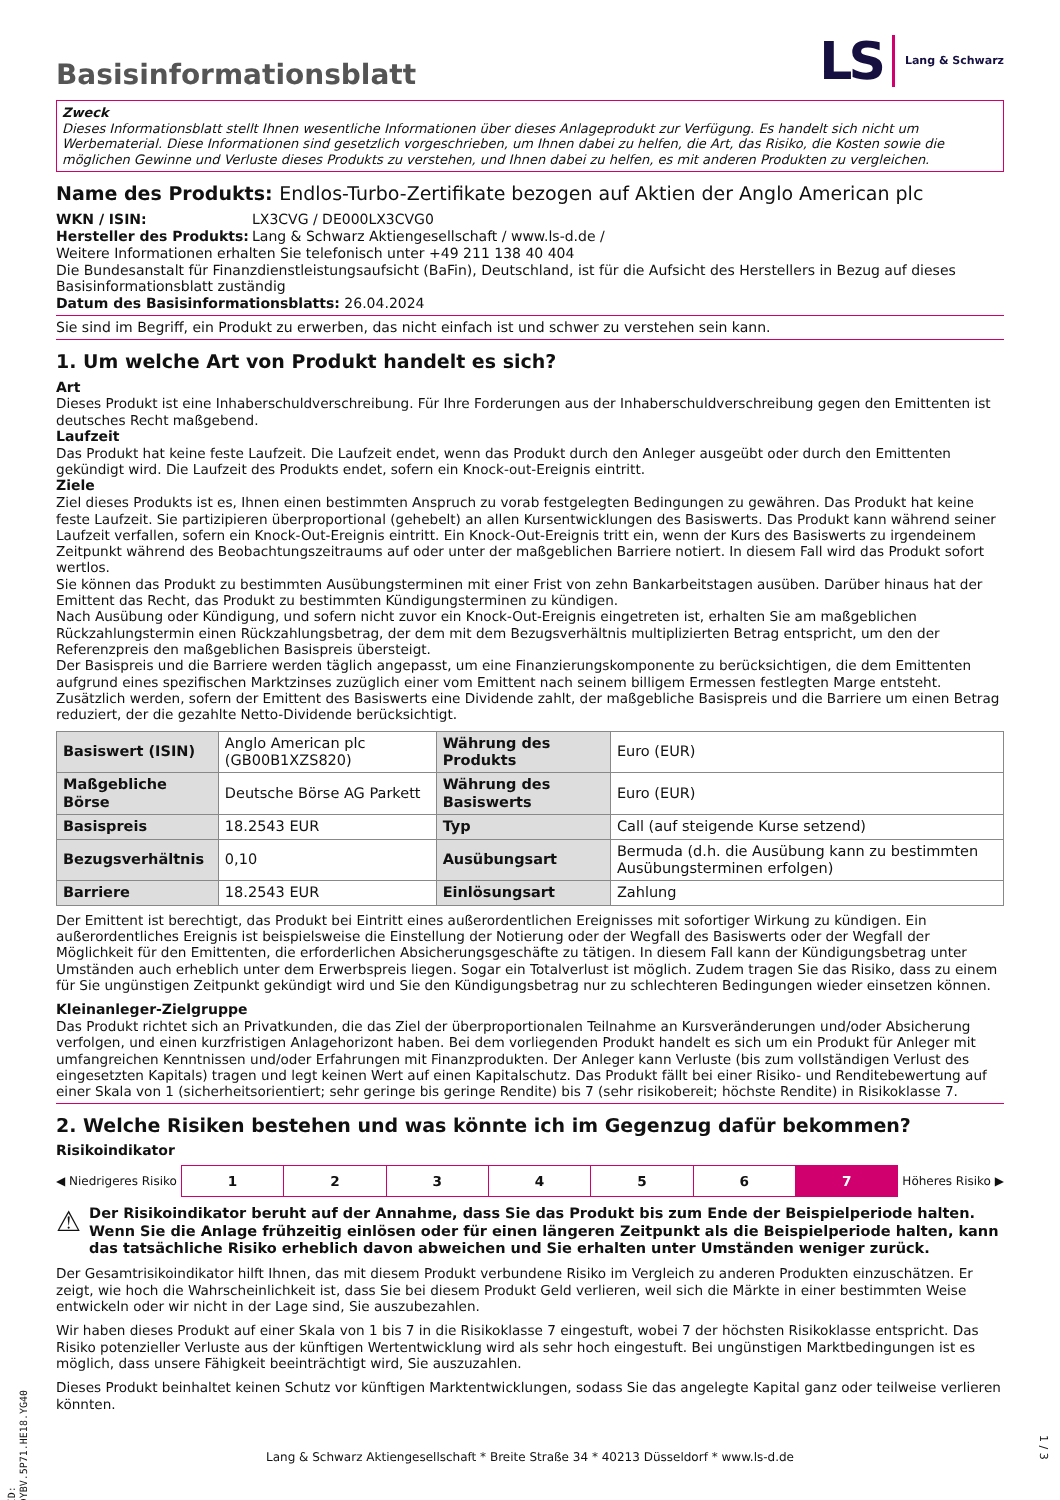Basisinformationsblatt
LS Lang & Schwarz
Zweck
Dieses Informationsblatt stellt Ihnen wesentliche Informationen über dieses Anlageprodukt zur Verfügung. Es handelt sich nicht um Werbematerial. Diese Informationen sind gesetzlich vorgeschrieben, um Ihnen dabei zu helfen, die Art, das Risiko, die Kosten sowie die möglichen Gewinne und Verluste dieses Produkts zu verstehen, und Ihnen dabei zu helfen, es mit anderen Produkten zu vergleichen.
Name des Produkts: Endlos-Turbo-Zertifikate bezogen auf Aktien der Anglo American plc
| WKN / ISIN: | LX3CVG / DE000LX3CVG0 |
| Hersteller des Produkts: | Lang & Schwarz Aktiengesellschaft / www.ls-d.de / |
Weitere Informationen erhalten Sie telefonisch unter +49 211 138 40 404
Die Bundesanstalt für Finanzdienstleistungsaufsicht (BaFin), Deutschland, ist für die Aufsicht des Herstellers in Bezug auf dieses Basisinformationsblatt zuständig
Datum des Basisinformationsblatts: 26.04.2024
Sie sind im Begriff, ein Produkt zu erwerben, das nicht einfach ist und schwer zu verstehen sein kann.
1. Um welche Art von Produkt handelt es sich?
Art
Dieses Produkt ist eine Inhaberschuldverschreibung. Für Ihre Forderungen aus der Inhaberschuldverschreibung gegen den Emittenten ist deutsches Recht maßgebend.
Laufzeit
Das Produkt hat keine feste Laufzeit. Die Laufzeit endet, wenn das Produkt durch den Anleger ausgeübt oder durch den Emittenten gekündigt wird. Die Laufzeit des Produkts endet, sofern ein Knock-out-Ereignis eintritt.
Ziele
Ziel dieses Produkts ist es, Ihnen einen bestimmten Anspruch zu vorab festgelegten Bedingungen zu gewähren. Das Produkt hat keine feste Laufzeit. Sie partizipieren überproportional (gehebelt) an allen Kursentwicklungen des Basiswerts. Das Produkt kann während seiner Laufzeit verfallen, sofern ein Knock-Out-Ereignis eintritt. Ein Knock-Out-Ereignis tritt ein, wenn der Kurs des Basiswerts zu irgendeinem Zeitpunkt während des Beobachtungszeitraums auf oder unter der maßgeblichen Barriere notiert. In diesem Fall wird das Produkt sofort wertlos.
Sie können das Produkt zu bestimmten Ausübungsterminen mit einer Frist von zehn Bankarbeitstagen ausüben. Darüber hinaus hat der Emittent das Recht, das Produkt zu bestimmten Kündigungsterminen zu kündigen.
Nach Ausübung oder Kündigung, und sofern nicht zuvor ein Knock-Out-Ereignis eingetreten ist, erhalten Sie am maßgeblichen Rückzahlungstermin einen Rückzahlungsbetrag, der dem mit dem Bezugsverhältnis multiplizierten Betrag entspricht, um den der Referenzpreis den maßgeblichen Basispreis übersteigt.
Der Basispreis und die Barriere werden täglich angepasst, um eine Finanzierungskomponente zu berücksichtigen, die dem Emittenten aufgrund eines spezifischen Marktzinses zuzüglich einer vom Emittent nach seinem billigem Ermessen festlegten Marge entsteht. Zusätzlich werden, sofern der Emittent des Basiswerts eine Dividende zahlt, der maßgebliche Basispreis und die Barriere um einen Betrag reduziert, der die gezahlte Netto-Dividende berücksichtigt.
| Basiswert (ISIN) | Anglo American plc (GB00B1XZS820) | Währung des Produkts | Euro (EUR) |
| Maßgebliche Börse | Deutsche Börse AG Parkett | Währung des Basiswerts | Euro (EUR) |
| Basispreis | 18.2543 EUR | Typ | Call (auf steigende Kurse setzend) |
| Bezugsverhältnis | 0,10 | Ausübungsart | Bermuda (d.h. die Ausübung kann zu bestimmten Ausübungsterminen erfolgen) |
| Barriere | 18.2543 EUR | Einlösungsart | Zahlung |
Der Emittent ist berechtigt, das Produkt bei Eintritt eines außerordentlichen Ereignisses mit sofortiger Wirkung zu kündigen. Ein außerordentliches Ereignis ist beispielsweise die Einstellung der Notierung oder der Wegfall des Basiswerts oder der Wegfall der Möglichkeit für den Emittenten, die erforderlichen Absicherungsgeschäfte zu tätigen. In diesem Fall kann der Kündigungsbetrag unter Umständen auch erheblich unter dem Erwerbspreis liegen. Sogar ein Totalverlust ist möglich. Zudem tragen Sie das Risiko, dass zu einem für Sie ungünstigen Zeitpunkt gekündigt wird und Sie den Kündigungsbetrag nur zu schlechteren Bedingungen wieder einsetzen können.
Kleinanleger-Zielgruppe
Das Produkt richtet sich an Privatkunden, die das Ziel der überproportionalen Teilnahme an Kursveränderungen und/oder Absicherung verfolgen, und einen kurzfristigen Anlagehorizont haben. Bei dem vorliegenden Produkt handelt es sich um ein Produkt für Anleger mit umfangreichen Kenntnissen und/oder Erfahrungen mit Finanzprodukten. Der Anleger kann Verluste (bis zum vollständigen Verlust des eingesetzten Kapitals) tragen und legt keinen Wert auf einen Kapitalschutz. Das Produkt fällt bei einer Risiko- und Renditebewertung auf einer Skala von 1 (sicherheitsorientiert; sehr geringe bis geringe Rendite) bis 7 (sehr risikobereit; höchste Rendite) in Risikoklasse 7.
2. Welche Risiken bestehen und was könnte ich im Gegenzug dafür bekommen?
Risikoindikator
◀ Niedrigeres Risiko
| 1 | 2 | 3 | 4 | 5 | 6 | 7 |
Höheres Risiko ▶
⚠
Der Risikoindikator beruht auf der Annahme, dass Sie das Produkt bis zum Ende der Beispielperiode halten. Wenn Sie die Anlage frühzeitig einlösen oder für einen längeren Zeitpunkt als die Beispielperiode halten, kann das tatsächliche Risiko erheblich davon abweichen und Sie erhalten unter Umständen weniger zurück.
Der Gesamtrisikoindikator hilft Ihnen, das mit diesem Produkt verbundene Risiko im Vergleich zu anderen Produkten einzuschätzen. Er zeigt, wie hoch die Wahrscheinlichkeit ist, dass Sie bei diesem Produkt Geld verlieren, weil sich die Märkte in einer bestimmten Weise entwickeln oder wir nicht in der Lage sind, Sie auszubezahlen.
Wir haben dieses Produkt auf einer Skala von 1 bis 7 in die Risikoklasse 7 eingestuft, wobei 7 der höchsten Risikoklasse entspricht. Das Risiko potenzieller Verluste aus der künftigen Wertentwicklung wird als sehr hoch eingestuft. Bei ungünstigen Marktbedingungen ist es möglich, dass unsere Fähigkeit beeinträchtigt wird, Sie auszuzahlen.
Dieses Produkt beinhaltet keinen Schutz vor künftigen Marktentwicklungen, sodass Sie das angelegte Kapital ganz oder teilweise verlieren könnten.
ID: DYBV.5P71.HE18.YG40
Lang & Schwarz Aktiengesellschaft * Breite Straße 34 * 40213 Düsseldorf * www.ls-d.de
1 / 3